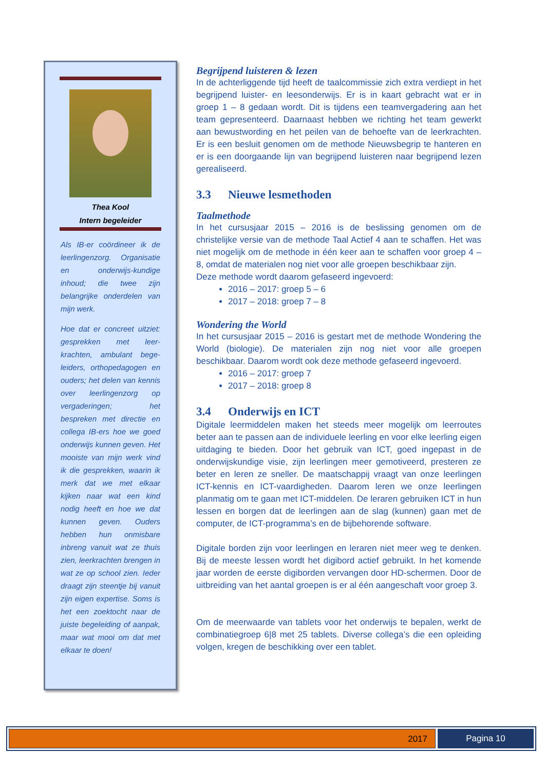Thea Kool
Intern begeleider
Als IB-er coördineer ik de leerlingenzorg. Organisatie en onderwijs-kundige inhoud; die twee zijn belangrijke onderdelen van mijn werk.
Hoe dat er concreet uitziet: gesprekken met leer-krachten, ambulant bege-leiders, orthopedagogen en ouders; het delen van kennis over leerlingenzorg op vergaderingen; het bespreken met directie en collega IB-ers hoe we goed onderwijs kunnen geven. Het mooiste van mijn werk vind ik die gesprekken, waarin ik merk dat we met elkaar kijken naar wat een kind nodig heeft en hoe we dat kunnen geven. Ouders hebben hun onmisbare inbreng vanuit wat ze thuis zien, leerkrachten brengen in wat ze op school zien. Ieder draagt zijn steentje bij vanuit zijn eigen expertise. Soms is het een zoektocht naar de juiste begeleiding of aanpak, maar wat mooi om dat met elkaar te doen!
Begrijpend luisteren & lezen
In de achterliggende tijd heeft de taalcommissie zich extra verdiept in het begrijpend luister- en leesonderwijs. Er is in kaart gebracht wat er in groep 1 – 8 gedaan wordt. Dit is tijdens een teamvergadering aan het team gepresenteerd. Daarnaast hebben we richting het team gewerkt aan bewustwording en het peilen van de behoefte van de leerkrachten. Er is een besluit genomen om de methode Nieuwsbegrip te hanteren en er is een doorgaande lijn van begrijpend luisteren naar begrijpend lezen gerealiseerd.
3.3 Nieuwe lesmethoden
Taalmethode
In het cursusjaar 2015 – 2016 is de beslissing genomen om de christelijke versie van de methode Taal Actief 4 aan te schaffen. Het was niet mogelijk om de methode in één keer aan te schaffen voor groep 4 – 8, omdat de materialen nog niet voor alle groepen beschikbaar zijn.
Deze methode wordt daarom gefaseerd ingevoerd:
2016 – 2017: groep 5 – 6
2017 – 2018: groep 7 – 8
Wondering the World
In het cursusjaar 2015 – 2016 is gestart met de methode Wondering the World (biologie). De materialen zijn nog niet voor alle groepen beschikbaar. Daarom wordt ook deze methode gefaseerd ingevoerd.
2016 – 2017: groep 7
2017 – 2018: groep 8
3.4 Onderwijs en ICT
Digitale leermiddelen maken het steeds meer mogelijk om leerroutes beter aan te passen aan de individuele leerling en voor elke leerling eigen uitdaging te bieden. Door het gebruik van ICT, goed ingepast in de onderwijskundige visie, zijn leerlingen meer gemotiveerd, presteren ze beter en leren ze sneller. De maatschappij vraagt van onze leerlingen ICT-kennis en ICT-vaardigheden. Daarom leren we onze leerlingen planmatig om te gaan met ICT-middelen. De leraren gebruiken ICT in hun lessen en borgen dat de leerlingen aan de slag (kunnen) gaan met de computer, de ICT-programma’s en de bijbehorende software.
Digitale borden zijn voor leerlingen en leraren niet meer weg te denken. Bij de meeste lessen wordt het digibord actief gebruikt. In het komende jaar worden de eerste digiborden vervangen door HD-schermen. Door de uitbreiding van het aantal groepen is er al één aangeschaft voor groep 3.
Om de meerwaarde van tablets voor het onderwijs te bepalen, werkt de combinatiegroep 6|8 met 25 tablets. Diverse collega’s die een opleiding volgen, kregen de beschikking over een tablet.
2017 Pagina 10